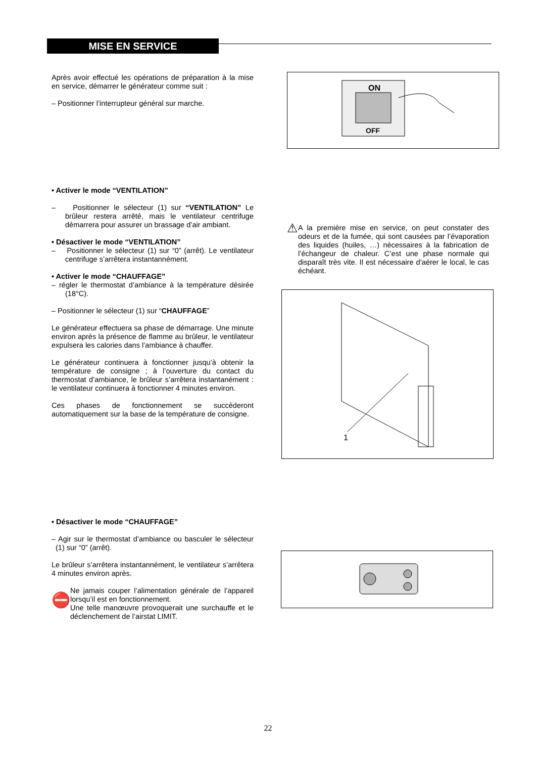MISE EN SERVICE
Après avoir effectué les opérations de préparation à la mise en service, démarrer le générateur comme suit :
– Positionner l’interrupteur général sur marche.
ON
OFF
• Activer le mode “VENTILATION”
– Positionner le sélecteur (1) sur “VENTILATION” Le brûleur restera arrêté, mais le ventilateur centrifuge démarrera pour assurer un brassage d’air ambiant.
• Désactiver le mode “VENTILATION”
– Positionner le sélecteur (1) sur “0” (arrêt). Le ventilateur centrifuge s’arrêtera instantannément.
• Activer le mode “CHAUFFAGE”
– régler le thermostat d’ambiance à la température désirée (18°C).
– Positionner le sélecteur (1) sur “CHAUFFAGE”
Le générateur effectuera sa phase de démarrage. Une minute environ après la présence de flamme au brûleur, le ventilateur expulsera les calories dans l’ambiance à chauffer.
Le générateur continuera à fonctionner jusqu’à obtenir la température de consigne ; à l’ouverture du contact du thermostat d’ambiance, le brûleur s’arrêtera instantanément : le ventilateur continuera à fonctionner 4 minutes environ.
Ces phases de fonctionnement se succèderont automatiquement sur la base de la température de consigne.
⚠
A la première mise en service, on peut constater des odeurs et de la fumée, qui sont causées par l’évaporation des liquides (huiles, …) nécessaires à la fabrication de l’échangeur de chaleur. C’est une phase normale qui disparaît très vite. Il est nécessaire d’aérer le local, le cas échéant.
1
• Désactiver le mode “CHAUFFAGE”
– Agir sur le thermostat d’ambiance ou basculer le sélecteur (1) sur “0” (arrêt).
Le brûleur s’arrêtera instantannément, le ventilateur s’arrêtera 4 minutes environ après.
⛔
Ne jamais couper l’alimentation générale de l’appareil lorsqu’il est en fonctionnement.
Une telle manœuvre provoquerait une surchauffe et le déclenchement de l’airstat LIMIT.
22